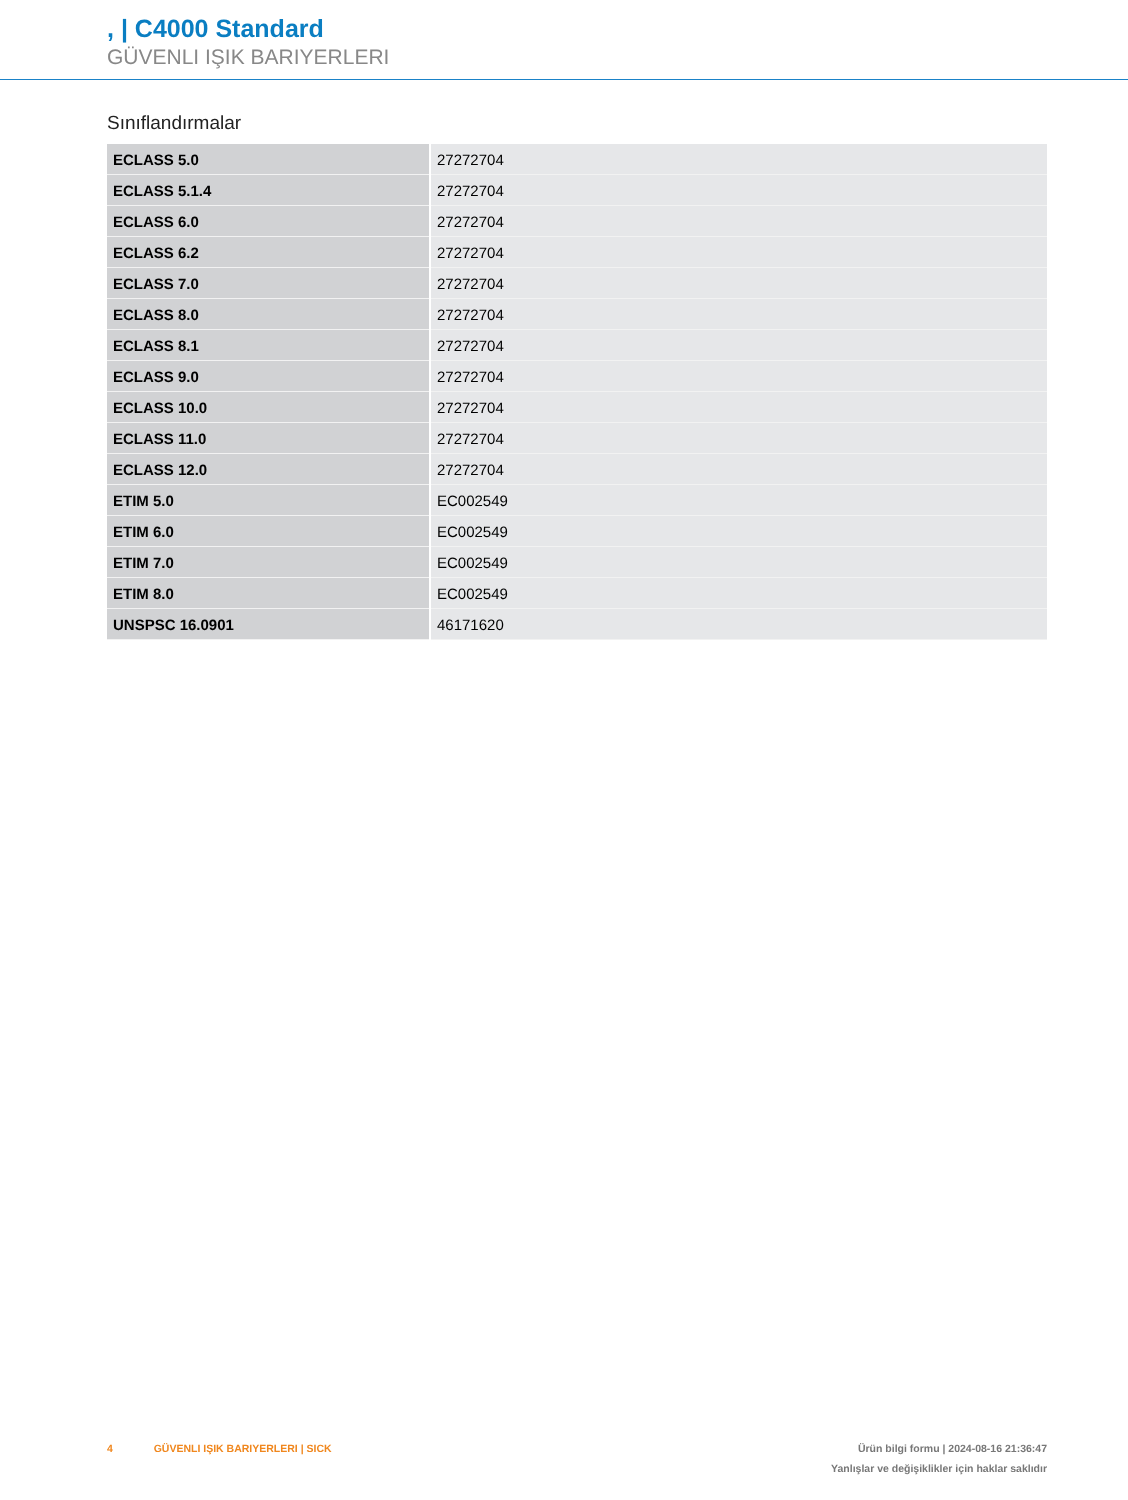, | C4000 Standard
GÜVENLI IŞIK BARIYERLERI
Sınıflandırmalar
| ECLASS 5.0 | 27272704 |
| ECLASS 5.1.4 | 27272704 |
| ECLASS 6.0 | 27272704 |
| ECLASS 6.2 | 27272704 |
| ECLASS 7.0 | 27272704 |
| ECLASS 8.0 | 27272704 |
| ECLASS 8.1 | 27272704 |
| ECLASS 9.0 | 27272704 |
| ECLASS 10.0 | 27272704 |
| ECLASS 11.0 | 27272704 |
| ECLASS 12.0 | 27272704 |
| ETIM 5.0 | EC002549 |
| ETIM 6.0 | EC002549 |
| ETIM 7.0 | EC002549 |
| ETIM 8.0 | EC002549 |
| UNSPSC 16.0901 | 46171620 |
4 GÜVENLI IŞIK BARIYERLERI | SICK
Ürün bilgi formu | 2024-08-16 21:36:47
Yanlışlar ve değişiklikler için haklar saklıdır